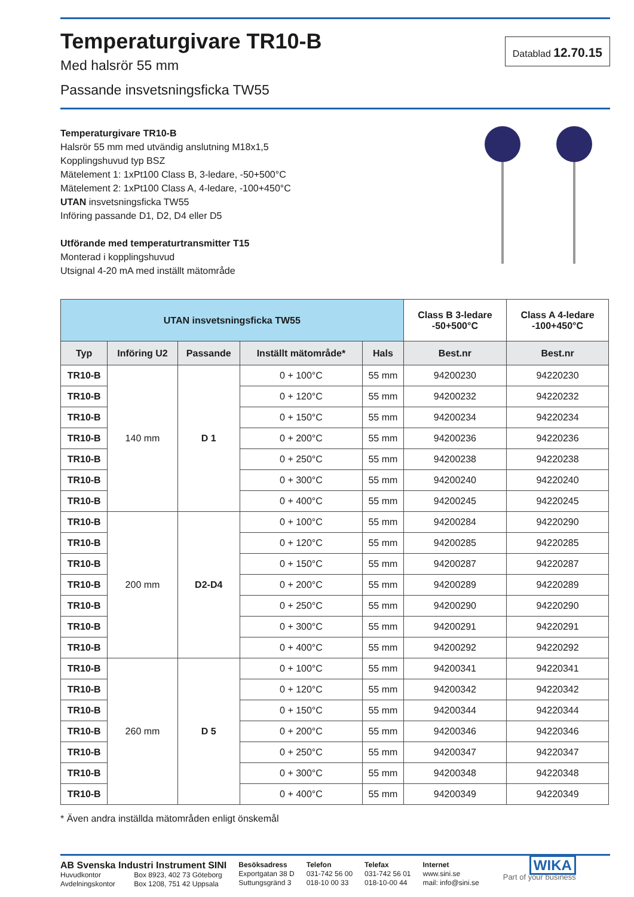Temperaturgivare TR10-B
Med halsrör 55 mm
Passande insvetsningsficka TW55
Datablad 12.70.15
Temperaturgivare TR10-B
Halsrör 55 mm med utvändig anslutning M18x1,5
Kopplingshuvud typ BSZ
Mätelement 1: 1xPt100 Class B, 3-ledare, -50+500°C
Mätelement 2: 1xPt100 Class A, 4-ledare, -100+450°C
UTAN insvetsningsficka TW55
Införing passande D1, D2, D4 eller D5
Utförande med temperaturtransmitter T15
Monterad i kopplingshuvud
Utsignal 4-20 mA med inställt mätområde
| UTAN insvetsningsficka TW55 | | | | | Class B 3-ledare -50+500°C | Class A 4-ledare -100+450°C |
| --- | --- | --- | --- | --- | --- | --- |
| Typ | Införing U2 | Passande | Inställt mätområde* | Hals | Best.nr | Best.nr |
| TR10-B | 140 mm | D 1 | 0 + 100°C | 55 mm | 94200230 | 94220230 |
| TR10-B | | | 0 + 120°C | 55 mm | 94200232 | 94220232 |
| TR10-B | | | 0 + 150°C | 55 mm | 94200234 | 94220234 |
| TR10-B | | | 0 + 200°C | 55 mm | 94200236 | 94220236 |
| TR10-B | | | 0 + 250°C | 55 mm | 94200238 | 94220238 |
| TR10-B | | | 0 + 300°C | 55 mm | 94200240 | 94220240 |
| TR10-B | | | 0 + 400°C | 55 mm | 94200245 | 94220245 |
| TR10-B | 200 mm | D2-D4 | 0 + 100°C | 55 mm | 94200284 | 94220290 |
| TR10-B | | | 0 + 120°C | 55 mm | 94200285 | 94220285 |
| TR10-B | | | 0 + 150°C | 55 mm | 94200287 | 94220287 |
| TR10-B | | | 0 + 200°C | 55 mm | 94200289 | 94220289 |
| TR10-B | | | 0 + 250°C | 55 mm | 94200290 | 94220290 |
| TR10-B | | | 0 + 300°C | 55 mm | 94200291 | 94220291 |
| TR10-B | | | 0 + 400°C | 55 mm | 94200292 | 94220292 |
| TR10-B | 260 mm | D 5 | 0 + 100°C | 55 mm | 94200341 | 94220341 |
| TR10-B | | | 0 + 120°C | 55 mm | 94200342 | 94220342 |
| TR10-B | | | 0 + 150°C | 55 mm | 94200344 | 94220344 |
| TR10-B | | | 0 + 200°C | 55 mm | 94200346 | 94220346 |
| TR10-B | | | 0 + 250°C | 55 mm | 94200347 | 94220347 |
| TR10-B | | | 0 + 300°C | 55 mm | 94200348 | 94220348 |
| TR10-B | | | 0 + 400°C | 55 mm | 94200349 | 94220349 |
* Även andra inställda mätområden enligt önskemål
AB Svenska Industri Instrument SINI
Huvudkontor Box 8923, 402 73 Göteborg
Avdelningskontor Box 1208, 751 42 Uppsala
Besöksadress
Exportgatan 38 D
Suttungsgränd 3
Telefon
031-742 56 00
018-10 00 33
Telefax
031-742 56 01
018-10-00 44
Internet
www.sini.se
mail: info@sini.se
WIKA
Part of your business